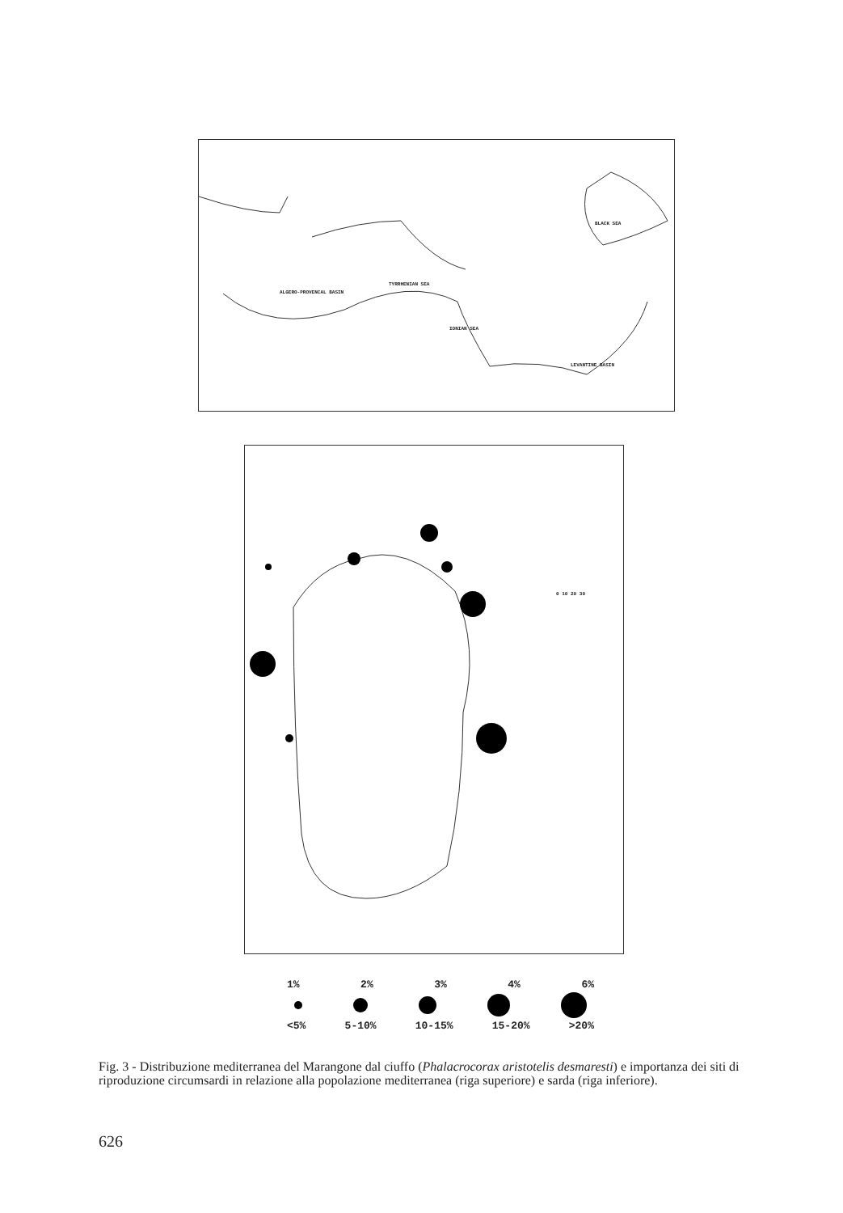BLACK SEA
ALGERO-PROVENCAL BASIN
TYRRHENIAN SEA
IONIAN SEA
LEVANTINE BASIN
0 10 20 30
1% 2% 3% 4% 6%
<5% 5-10% 10-15% 15-20% >20%
Fig. 3 - Distribuzione mediterranea del Marangone dal ciuffo (Phalacrocorax aristotelis desmaresti) e importanza dei siti di riproduzione circumsardi in relazione alla popolazione mediterranea (riga superiore) e sarda (riga inferiore).
626